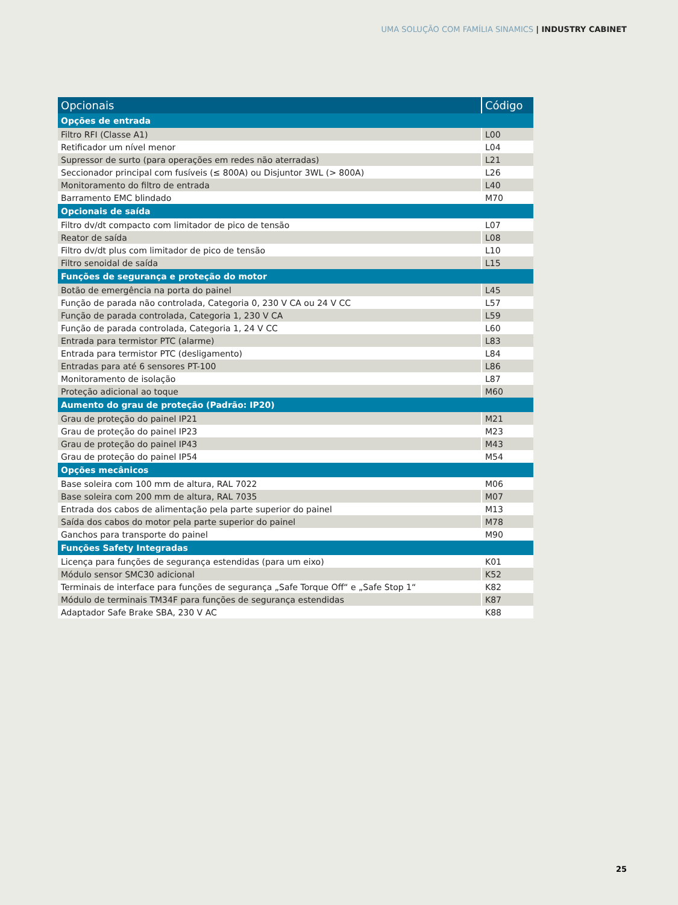UMA SOLUÇÃO COM FAMÍLIA SINAMICS | INDUSTRY CABINET
| Opcionais | Código |
| --- | --- |
| Opções de entrada | |
| Filtro RFI (Classe A1) | L00 |
| Retificador um nível menor | L04 |
| Supressor de surto (para operações em redes não aterradas) | L21 |
| Seccionador principal com fusíveis (≤ 800A) ou Disjuntor 3WL (> 800A) | L26 |
| Monitoramento do filtro de entrada | L40 |
| Barramento EMC blindado | M70 |
| Opcionais de saída | |
| Filtro dv/dt compacto com limitador de pico de tensão | L07 |
| Reator de saída | L08 |
| Filtro dv/dt plus com limitador de pico de tensão | L10 |
| Filtro senoidal de saída | L15 |
| Funções de segurança e proteção do motor | |
| Botão de emergência na porta do painel | L45 |
| Função de parada não controlada, Categoria 0, 230 V CA ou 24 V CC | L57 |
| Função de parada controlada, Categoria 1, 230 V CA | L59 |
| Função de parada controlada, Categoria 1, 24 V CC | L60 |
| Entrada para termistor PTC (alarme) | L83 |
| Entrada para termistor PTC (desligamento) | L84 |
| Entradas para até 6 sensores PT-100 | L86 |
| Monitoramento de isolação | L87 |
| Proteção adicional ao toque | M60 |
| Aumento do grau de proteção (Padrão: IP20) | |
| Grau de proteção do painel IP21 | M21 |
| Grau de proteção do painel IP23 | M23 |
| Grau de proteção do painel IP43 | M43 |
| Grau de proteção do painel IP54 | M54 |
| Opções mecânicos | |
| Base soleira com 100 mm de altura, RAL 7022 | M06 |
| Base soleira com 200 mm de altura, RAL 7035 | M07 |
| Entrada dos cabos de alimentação pela parte superior do painel | M13 |
| Saída dos cabos do motor pela parte superior do painel | M78 |
| Ganchos para transporte do painel | M90 |
| Funções Safety Integradas | |
| Licença para funções de segurança estendidas (para um eixo) | K01 |
| Módulo sensor SMC30 adicional | K52 |
| Terminais de interface para funções de segurança „Safe Torque Off“ e „Safe Stop 1“ | K82 |
| Módulo de terminais TM34F para funções de segurança estendidas | K87 |
| Adaptador Safe Brake SBA, 230 V AC | K88 |
25